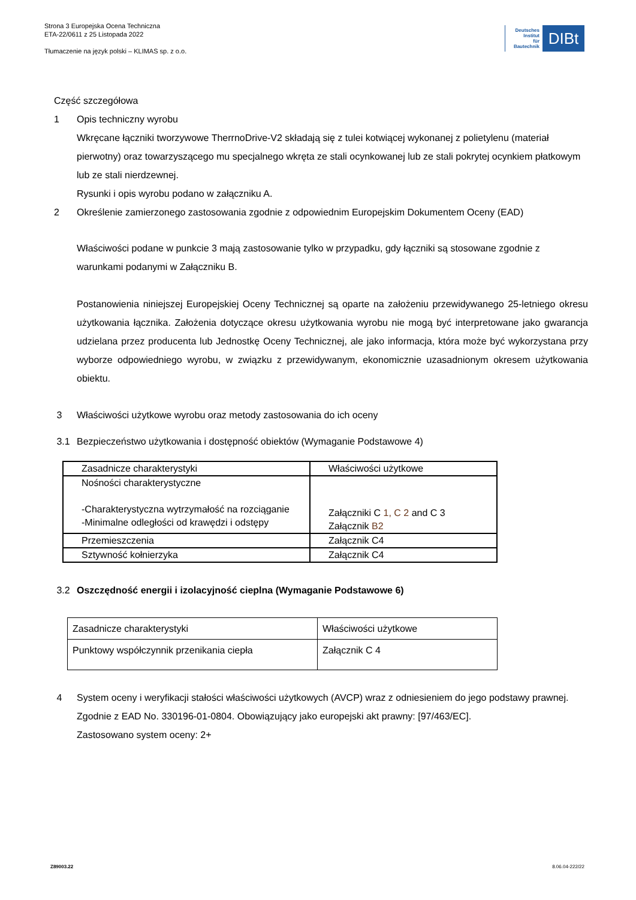Strona 3 Europejska Ocena Techniczna
ETA-22/0611 z 25 Listopada 2022
Tłumaczenie na język polski – KLIMAS sp. z o.o.
Deutsches
Institut
für
Bautechnik
DIBt
Część szczegółowa
1 Opis techniczny wyrobu
Wkręcane łączniki tworzywowe TherrnoDrive-V2 składają się z tulei kotwiącej wykonanej z polietylenu (materiał pierwotny) oraz towarzyszącego mu specjalnego wkręta ze stali ocynkowanej lub ze stali pokrytej ocynkiem płatkowym lub ze stali nierdzewnej.
Rysunki i opis wyrobu podano w załączniku A.
2 Określenie zamierzonego zastosowania zgodnie z odpowiednim Europejskim Dokumentem Oceny (EAD)
Właściwości podane w punkcie 3 mają zastosowanie tylko w przypadku, gdy łączniki są stosowane zgodnie z warunkami podanymi w Załączniku B.
Postanowienia niniejszej Europejskiej Oceny Technicznej są oparte na założeniu przewidywanego 25-letniego okresu użytkowania łącznika. Założenia dotyczące okresu użytkowania wyrobu nie mogą być interpretowane jako gwarancja udzielana przez producenta lub Jednostkę Oceny Technicznej, ale jako informacja, która może być wykorzystana przy wyborze odpowiedniego wyrobu, w związku z przewidywanym, ekonomicznie uzasadnionym okresem użytkowania obiektu.
3 Właściwości użytkowe wyrobu oraz metody zastosowania do ich oceny
3.1 Bezpieczeństwo użytkowania i dostępność obiektów (Wymaganie Podstawowe 4)
| Zasadnicze charakterystyki | Właściwości użytkowe |
| Nośności charakterystyczne -Charakterystyczna wytrzymałość na rozciąganie -Minimalne odległości od krawędzi i odstępy | Załączniki C 1, C 2 and C 3 Załącznik B2 |
| Przemieszczenia | Załącznik C4 |
| Sztywność kołnierzyka | Załącznik C4 |
3.2 Oszczędność energii i izolacyjność cieplna (Wymaganie Podstawowe 6)
| Zasadnicze charakterystyki | Właściwości użytkowe |
| Punktowy współczynnik przenikania ciepła | Załącznik C 4 |
4 System oceny i weryfikacji stałości właściwości użytkowych (AVCP) wraz z odniesieniem do jego podstawy prawnej.
Zgodnie z EAD No. 330196-01-0804. Obowiązujący jako europejski akt prawny: [97/463/EC].
Zastosowano system oceny: 2+
Z89003.22 8.06.04-222/22